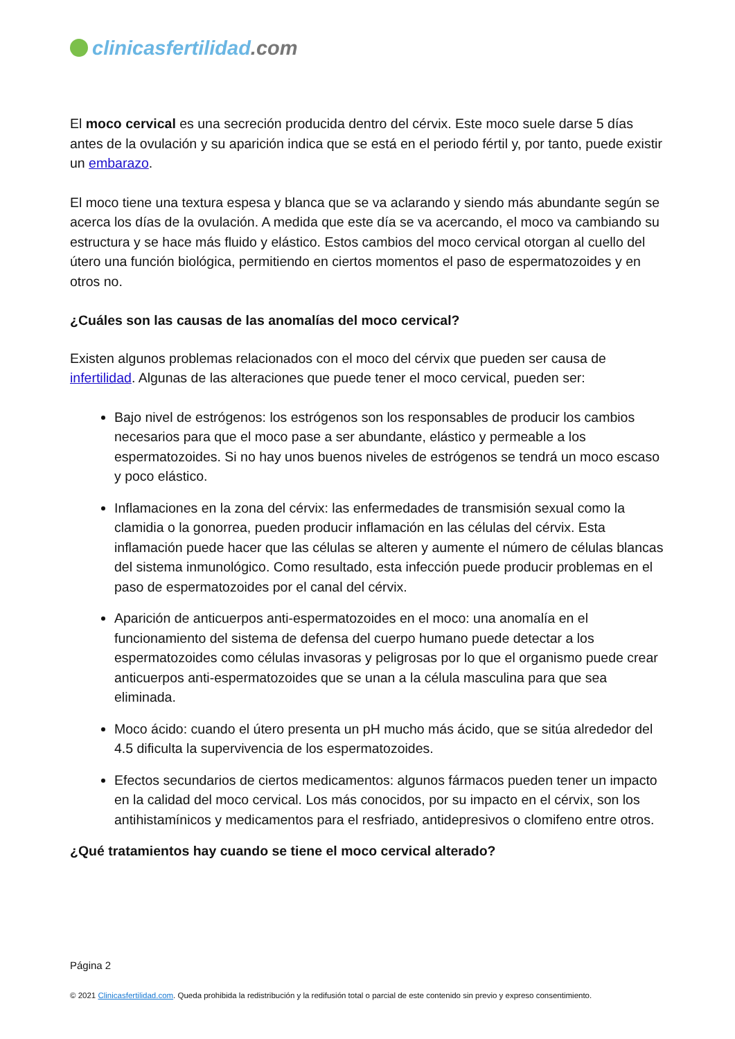clinicasfertilidad.com
El moco cervical es una secreción producida dentro del cérvix. Este moco suele darse 5 días antes de la ovulación y su aparición indica que se está en el periodo fértil y, por tanto, puede existir un embarazo.
El moco tiene una textura espesa y blanca que se va aclarando y siendo más abundante según se acerca los días de la ovulación. A medida que este día se va acercando, el moco va cambiando su estructura y se hace más fluido y elástico. Estos cambios del moco cervical otorgan al cuello del útero una función biológica, permitiendo en ciertos momentos el paso de espermatozoides y en otros no.
¿Cuáles son las causas de las anomalías del moco cervical?
Existen algunos problemas relacionados con el moco del cérvix que pueden ser causa de infertilidad. Algunas de las alteraciones que puede tener el moco cervical, pueden ser:
Bajo nivel de estrógenos: los estrógenos son los responsables de producir los cambios necesarios para que el moco pase a ser abundante, elástico y permeable a los espermatozoides. Si no hay unos buenos niveles de estrógenos se tendrá un moco escaso y poco elástico.
Inflamaciones en la zona del cérvix: las enfermedades de transmisión sexual como la clamidia o la gonorrea, pueden producir inflamación en las células del cérvix. Esta inflamación puede hacer que las células se alteren y aumente el número de células blancas del sistema inmunológico. Como resultado, esta infección puede producir problemas en el paso de espermatozoides por el canal del cérvix.
Aparición de anticuerpos anti-espermatozoides en el moco: una anomalía en el funcionamiento del sistema de defensa del cuerpo humano puede detectar a los espermatozoides como células invasoras y peligrosas por lo que el organismo puede crear anticuerpos anti-espermatozoides que se unan a la célula masculina para que sea eliminada.
Moco ácido: cuando el útero presenta un pH mucho más ácido, que se sitúa alrededor del 4.5 dificulta la supervivencia de los espermatozoides.
Efectos secundarios de ciertos medicamentos: algunos fármacos pueden tener un impacto en la calidad del moco cervical. Los más conocidos, por su impacto en el cérvix, son los antihistamínicos y medicamentos para el resfriado, antidepresivos o clomifeno entre otros.
¿Qué tratamientos hay cuando se tiene el moco cervical alterado?
Página 2
© 2021 Clinicasfertilidad.com. Queda prohibida la redistribución y la redifusión total o parcial de este contenido sin previo y expreso consentimiento.